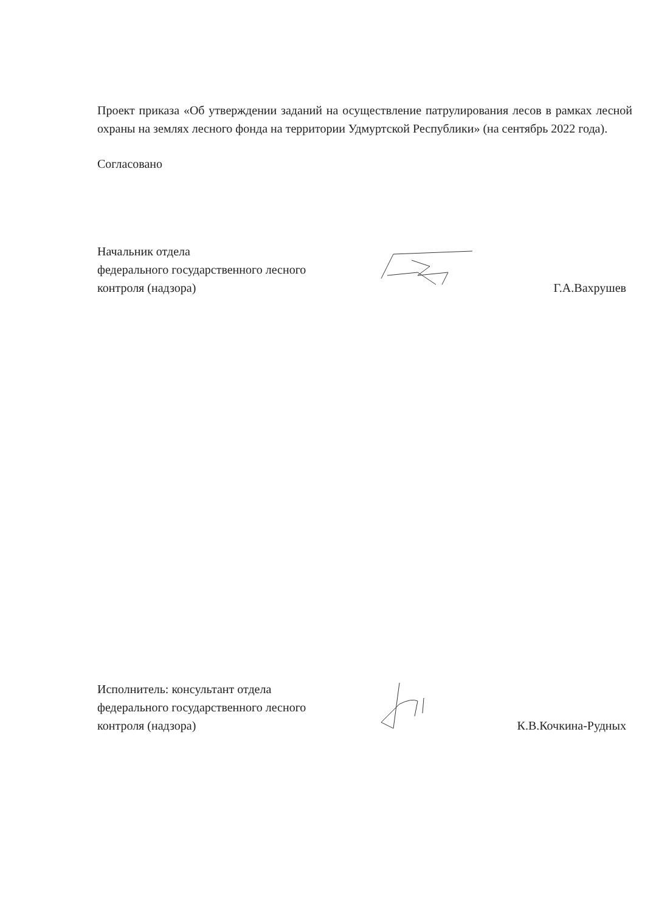Проект приказа «Об утверждении заданий на осуществление патрулирования лесов в рамках лесной охраны на землях лесного фонда на территории Удмуртской Республики» (на сентябрь 2022 года).
Согласовано
Начальник отдела
федерального государственного лесного
контроля (надзора)
Г.А.Вахрушев
Исполнитель: консультант отдела
федерального государственного лесного
контроля (надзора)
К.В.Кочкина-Рудных